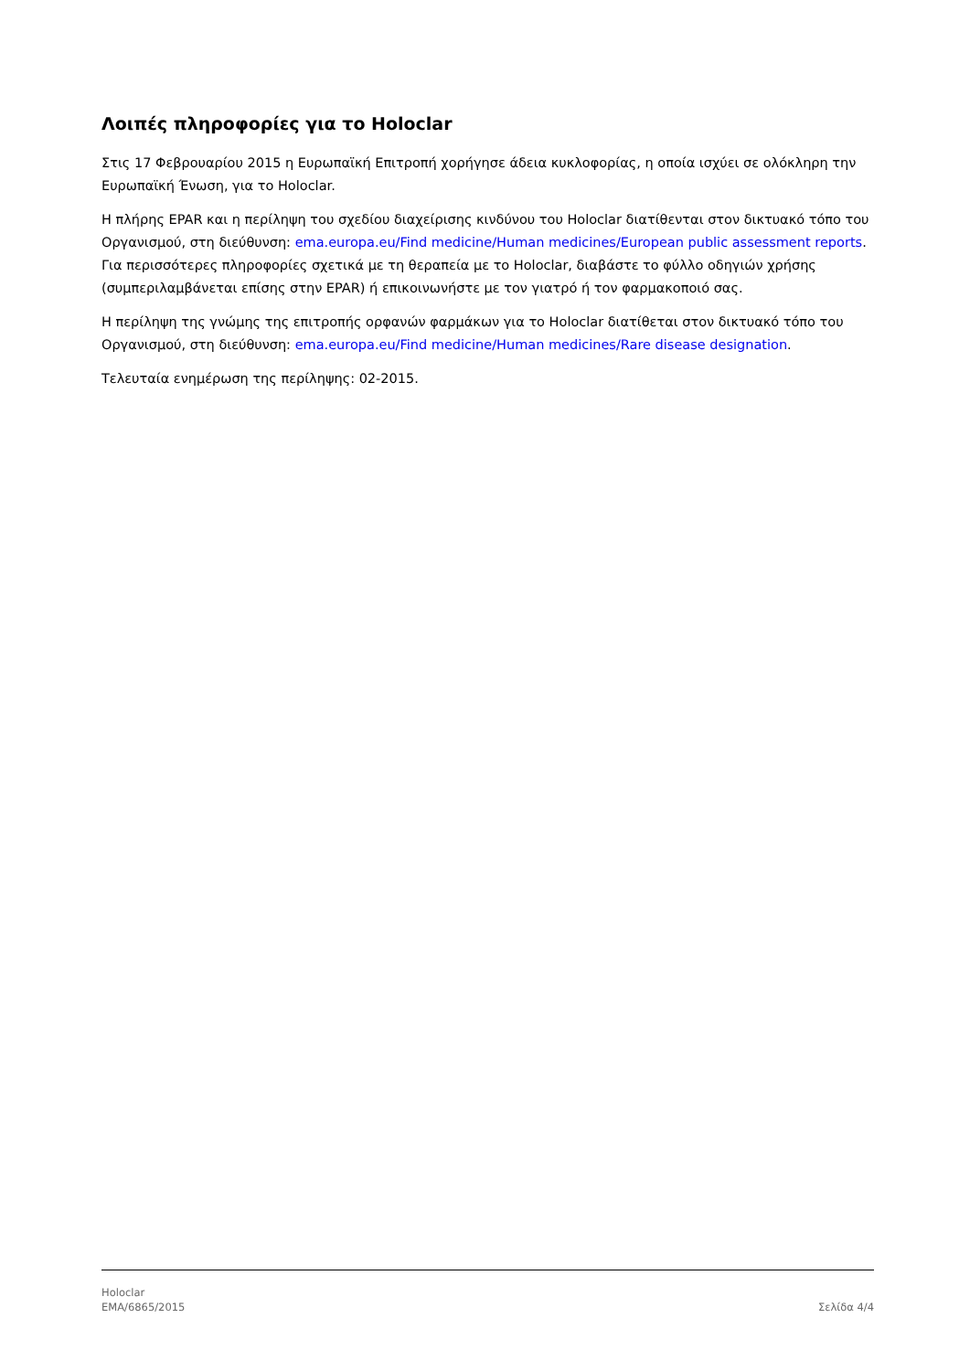Λοιπές πληροφορίες για το Holoclar
Στις 17 Φεβρουαρίου 2015 η Ευρωπαϊκή Επιτροπή χορήγησε άδεια κυκλοφορίας, η οποία ισχύει σε ολόκληρη την Ευρωπαϊκή Ένωση, για το Holoclar.
Η πλήρης EPAR και η περίληψη του σχεδίου διαχείρισης κινδύνου του Holoclar διατίθενται στον δικτυακό τόπο του Οργανισμού, στη διεύθυνση: ema.europa.eu/Find medicine/Human medicines/European public assessment reports. Για περισσότερες πληροφορίες σχετικά με τη θεραπεία με το Holoclar, διαβάστε το φύλλο οδηγιών χρήσης (συμπεριλαμβάνεται επίσης στην EPAR) ή επικοινωνήστε με τον γιατρό ή τον φαρμακοποιό σας.
Η περίληψη της γνώμης της επιτροπής ορφανών φαρμάκων για το Holoclar διατίθεται στον δικτυακό τόπο του Οργανισμού, στη διεύθυνση: ema.europa.eu/Find medicine/Human medicines/Rare disease designation.
Τελευταία ενημέρωση της περίληψης: 02-2015.
Holoclar
EMA/6865/2015
Σελίδα 4/4